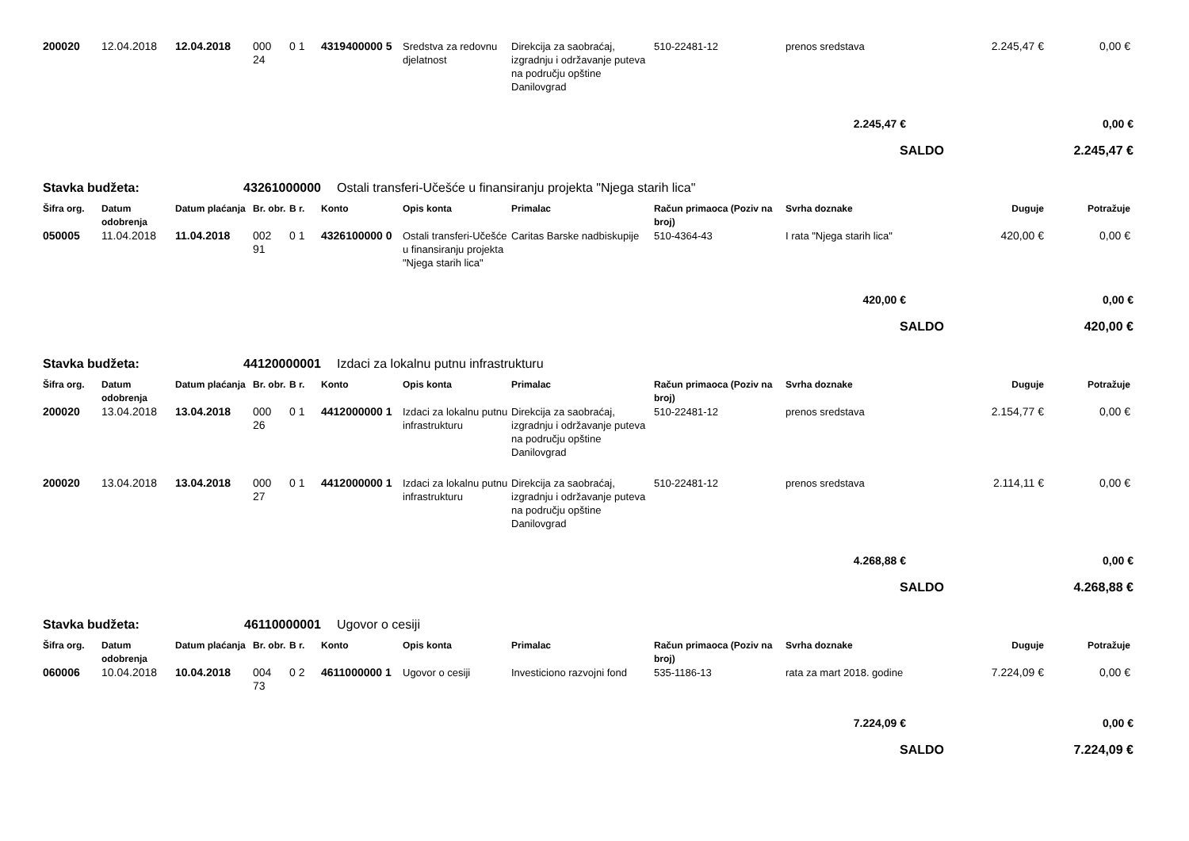| 200020 | 12.04.2018 | 12.04.2018 | 000 24 | 0 1 | 4319400000 5 | Sredstva za redovnu djelatnost | Direkcija za saobraćaj, izgradnju i održavanje puteva na području opštine Danilovgrad | 510-22481-12 | prenos sredstava | 2.245,47 € | 0,00 € |
| 2.245,47 € | | | | | | | | | | | 0,00 € |
| SALDO | | | | | | | | | | | 2.245,47 € |
| Stavka budžeta: | | 43261000000 | | | Ostali transferi-Učešće u finansiranju projekta "Njega starih lica" | | | | | | |
| Šifra org. | Datum odobrenja | Datum plaćanja | Br. obr. | B r. | Konto | Opis konta | Primalac | Račun primaoca (Poziv na broj) | Svrha doznake | Duguje | Potražuje |
| 050005 | 11.04.2018 | 11.04.2018 | 002 91 | 0 1 | 4326100000 0 | Ostali transferi-Učešće u finansiranju projekta "Njega starih lica" | Caritas Barske nadbiskupije | 510-4364-43 | I rata "Njega starih lica" | 420,00 € | 0,00 € |
| 420,00 € | | | | | | | | | | | 0,00 € |
| SALDO | | | | | | | | | | | 420,00 € |
| Stavka budžeta: | | 44120000001 | | | Izdaci za lokalnu putnu infrastrukturu | | | | | | |
| Šifra org. | Datum odobrenja | Datum plaćanja | Br. obr. | B r. | Konto | Opis konta | Primalac | Račun primaoca (Poziv na broj) | Svrha doznake | Duguje | Potražuje |
| 200020 | 13.04.2018 | 13.04.2018 | 000 26 | 0 1 | 4412000000 1 | Izdaci za lokalnu putnu infrastrukturu | Direkcija za saobraćaj, izgradnju i održavanje puteva na području opštine Danilovgrad | 510-22481-12 | prenos sredstava | 2.154,77 € | 0,00 € |
| 200020 | 13.04.2018 | 13.04.2018 | 000 27 | 0 1 | 4412000000 1 | Izdaci za lokalnu putnu infrastrukturu | Direkcija za saobraćaj, izgradnju i održavanje puteva na području opštine Danilovgrad | 510-22481-12 | prenos sredstava | 2.114,11 € | 0,00 € |
| 4.268,88 € | | | | | | | | | | | 0,00 € |
| SALDO | | | | | | | | | | | 4.268,88 € |
| Stavka budžeta: | | 46110000001 | | | Ugovor o cesiji | | | | | | |
| Šifra org. | Datum odobrenja | Datum plaćanja | Br. obr. | B r. | Konto | Opis konta | Primalac | Račun primaoca (Poziv na broj) | Svrha doznake | Duguje | Potražuje |
| 060006 | 10.04.2018 | 10.04.2018 | 004 73 | 0 2 | 4611000000 1 | Ugovor o cesiji | Investiciono razvojni fond | 535-1186-13 | rata za mart 2018. godine | 7.224,09 € | 0,00 € |
| 7.224,09 € | | | | | | | | | | | 0,00 € |
| SALDO | | | | | | | | | | | 7.224,09 € |